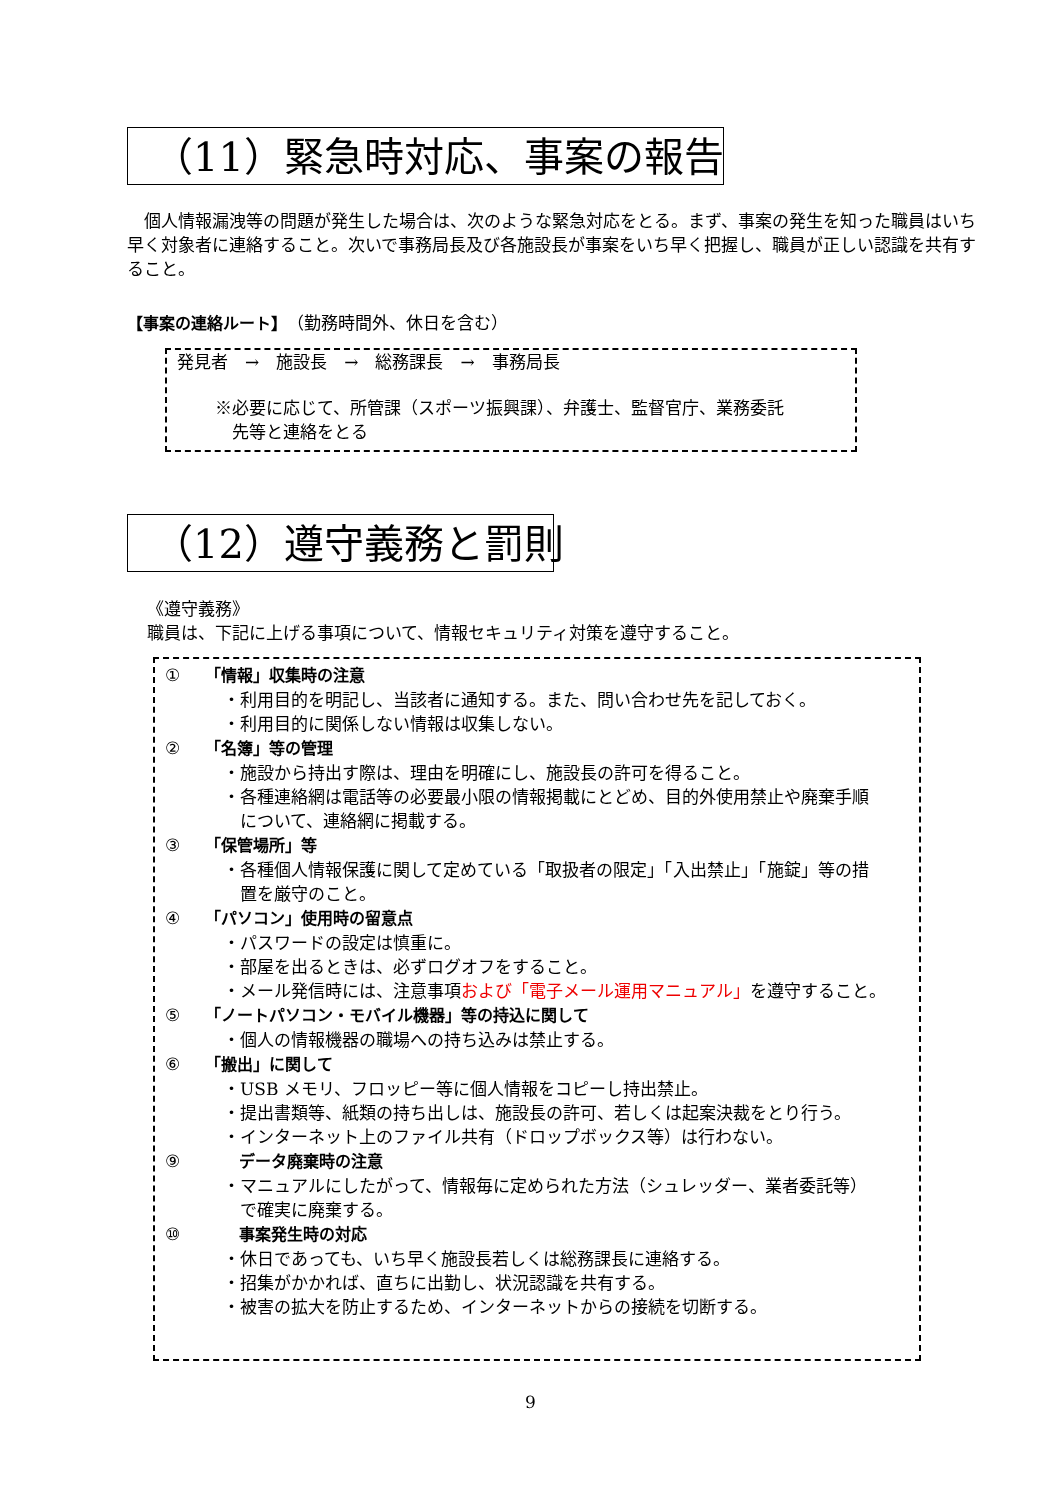（11）緊急時対応、事案の報告
　個人情報漏洩等の問題が発生した場合は、次のような緊急対応をとる。まず、事案の発生を知った職員はいち早く対象者に連絡すること。次いで事務局長及び各施設長が事案をいち早く把握し、職員が正しい認識を共有すること。
【事案の連絡ルート】（勤務時間外、休日を含む）
発見者　→　施設長　→　総務課長　→　事務局長
※必要に応じて、所管課（スポーツ振興課）、弁護士、監督官庁、業務委託
　先等と連絡をとる
（12）遵守義務と罰則
《遵守義務》
職員は、下記に上げる事項について、情報セキュリティ対策を遵守すること。
① 「情報」収集時の注意
・利用目的を明記し、当該者に通知する。また、問い合わせ先を記しておく。
・利用目的に関係しない情報は収集しない。
② 「名簿」等の管理
・施設から持出す際は、理由を明確にし、施設長の許可を得ること。
・各種連絡網は電話等の必要最小限の情報掲載にとどめ、目的外使用禁止や廃棄手順
　について、連絡網に掲載する。
③ 「保管場所」等
・各種個人情報保護に関して定めている「取扱者の限定」「入出禁止」「施錠」等の措
　置を厳守のこと。
④ 「パソコン」使用時の留意点
・パスワードの設定は慎重に。
・部屋を出るときは、必ずログオフをすること。
・メール発信時には、注意事項および「電子メール運用マニュアル」を遵守すること。
⑤ 「ノートパソコン・モバイル機器」等の持込に関して
・個人の情報機器の職場への持ち込みは禁止する。
⑥ 「搬出」に関して
・USB メモリ、フロッピー等に個人情報をコピーし持出禁止。
・提出書類等、紙類の持ち出しは、施設長の許可、若しくは起案決裁をとり行う。
・インターネット上のファイル共有（ドロップボックス等）は行わない。
⑨　　データ廃棄時の注意
・マニュアルにしたがって、情報毎に定められた方法（シュレッダー、業者委託等）
　で確実に廃棄する。
⑩　　事案発生時の対応
・休日であっても、いち早く施設長若しくは総務課長に連絡する。
・招集がかかれば、直ちに出勤し、状況認識を共有する。
・被害の拡大を防止するため、インターネットからの接続を切断する。
9